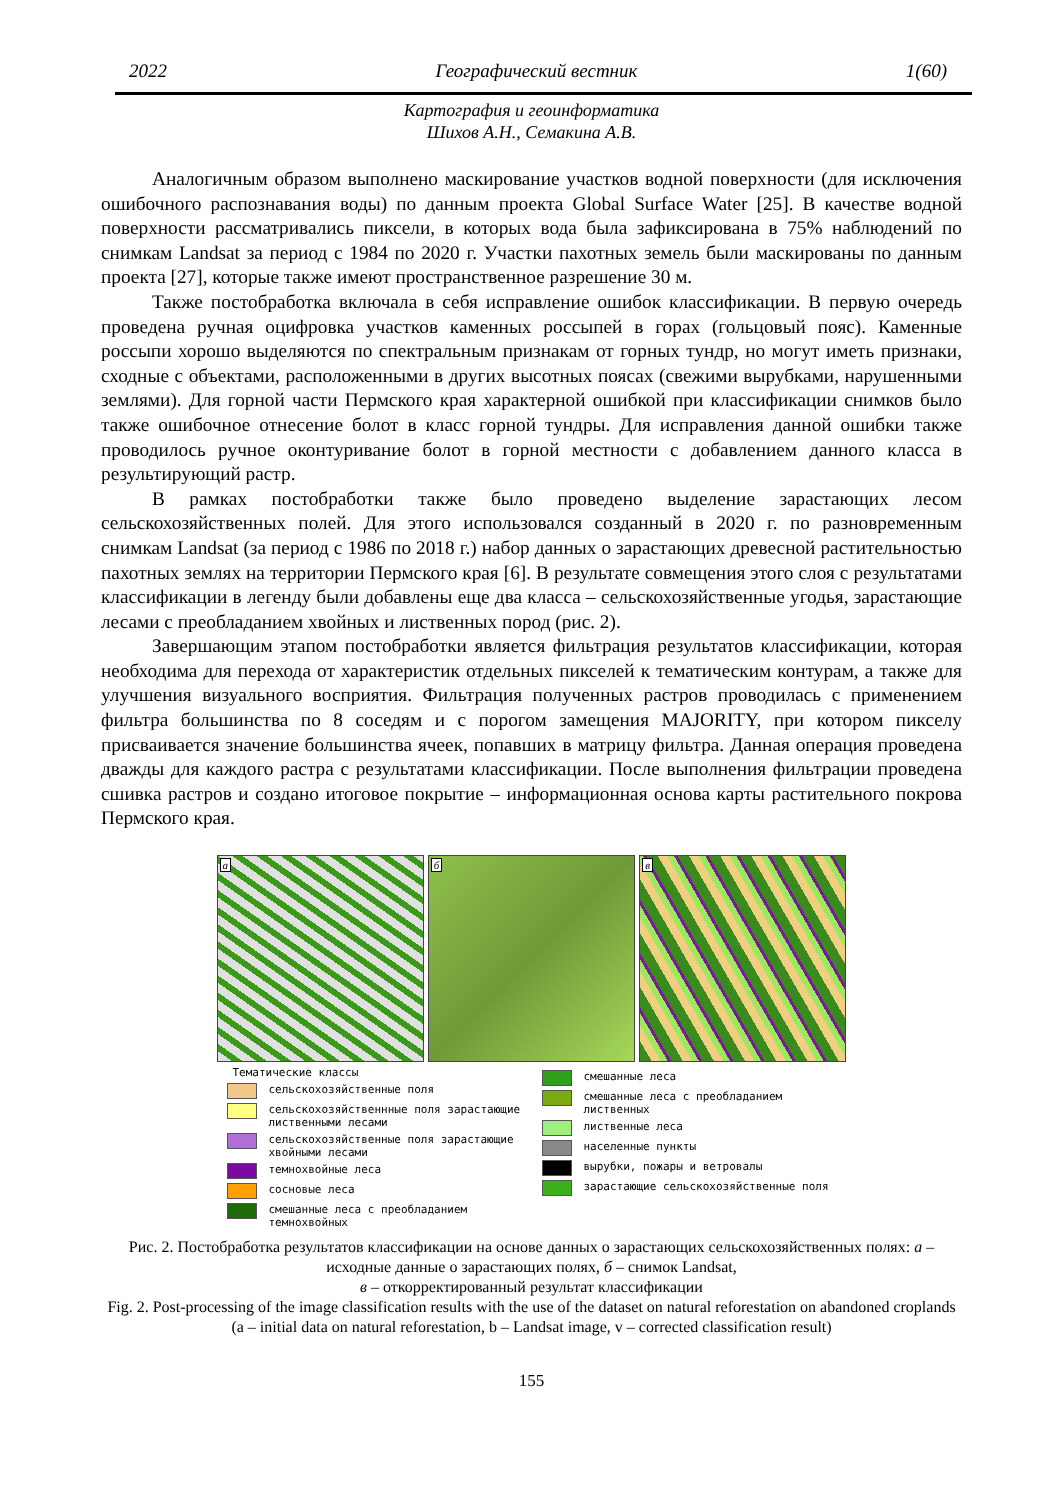2022 Географический вестник 1(60)
Картография и геоинформатика
Шихов А.Н., Семакина А.В.
Аналогичным образом выполнено маскирование участков водной поверхности (для исключения ошибочного распознавания воды) по данным проекта Global Surface Water [25]. В качестве водной поверхности рассматривались пиксели, в которых вода была зафиксирована в 75% наблюдений по снимкам Landsat за период с 1984 по 2020 г. Участки пахотных земель были маскированы по данным проекта [27], которые также имеют пространственное разрешение 30 м.
Также постобработка включала в себя исправление ошибок классификации. В первую очередь проведена ручная оцифровка участков каменных россыпей в горах (гольцовый пояс). Каменные россыпи хорошо выделяются по спектральным признакам от горных тундр, но могут иметь признаки, сходные с объектами, расположенными в других высотных поясах (свежими вырубками, нарушенными землями). Для горной части Пермского края характерной ошибкой при классификации снимков было также ошибочное отнесение болот в класс горной тундры. Для исправления данной ошибки также проводилось ручное оконтуривание болот в горной местности с добавлением данного класса в результирующий растр.
В рамках постобработки также было проведено выделение зарастающих лесом сельскохозяйственных полей. Для этого использовался созданный в 2020 г. по разновременным снимкам Landsat (за период с 1986 по 2018 г.) набор данных о зарастающих древесной растительностью пахотных землях на территории Пермского края [6]. В результате совмещения этого слоя с результатами классификации в легенду были добавлены еще два класса – сельскохозяйственные угодья, зарастающие лесами с преобладанием хвойных и лиственных пород (рис. 2).
Завершающим этапом постобработки является фильтрация результатов классификации, которая необходима для перехода от характеристик отдельных пикселей к тематическим контурам, а также для улучшения визуального восприятия. Фильтрация полученных растров проводилась с применением фильтра большинства по 8 соседям и с порогом замещения MAJORITY, при котором пикселу присваивается значение большинства ячеек, попавших в матрицу фильтра. Данная операция проведена дважды для каждого растра с результатами классификации. После выполнения фильтрации проведена сшивка растров и создано итоговое покрытие – информационная основа карты растительного покрова Пермского края.
а
б
в
Тематические классы
сельскохозяйственные поля
сельскохозяйственнные поля зарастающие лиственными лесами
сельскохозяйственные поля зарастающие хвойными лесами
темнохвойные леса
сосновые леса
смешанные леса с преобладанием темнохвойных
смешанные леса
смешанные леса с преобладанием лиственных
лиственные леса
населенные пункты
вырубки, пожары и ветровалы
зарастающие сельскохозяйственные поля
Рис. 2. Постобработка результатов классификации на основе данных о зарастающих сельскохозяйственных полях: а – исходные данные о зарастающих полях, б – снимок Landsat,
в – откорректированный результат классификации
Fig. 2. Post-processing of the image classification results with the use of the dataset on natural reforestation on abandoned croplands (a – initial data on natural reforestation, b – Landsat image, v – corrected classification result)
155